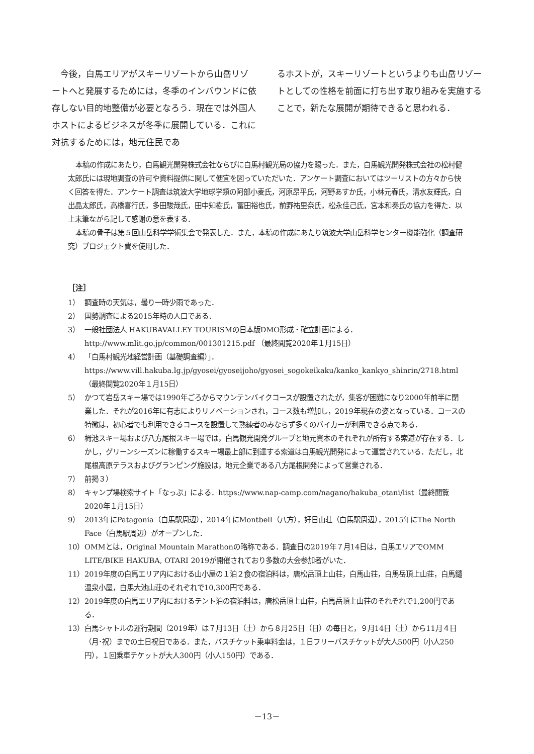今後，白馬エリアがスキーリゾートから山岳リゾートへと発展するためには，冬季のインバウンドに依存しない目的地整備が必要となろう．現在では外国人ホストによるビジネスが冬季に展開している．これに対抗するためには，地元住民であ
るホストが，スキーリゾートというよりも山岳リゾートとしての性格を前面に打ち出す取り組みを実施することで，新たな展開が期待できると思われる．
本稿の作成にあたり，白馬観光開発株式会社ならびに白馬村観光局の協力を賜った．また，白馬観光開発株式会社の松村健太郎氏には現地調査の許可や資料提供に関して便宜を図っていただいた．アンケート調査においてはツーリストの方々から快く回答を得た．アンケート調査は筑波大学地球学類の阿部小麦氏，河原昂平氏，河野あすか氏，小林元春氏，清水友輝氏，白出晶太郎氏，高橋喜行氏，多田駿哉氏，田中知樹氏，冨田裕也氏，前野祐里奈氏，松永佳己氏，宮本和奏氏の協力を得た．以上末筆ながら記して感謝の意を表する．
本稿の骨子は第５回山岳科学学術集会で発表した．また，本稿の作成にあたり筑波大学山岳科学センター機能強化（調査研究）プロジェクト費を使用した．
［注］
1） 調査時の天気は，曇り一時少雨であった．
2） 国勢調査による2015年時の人口である．
3） 一般社団法人 HAKUBAVALLEY TOURISMの日本版DMO形成・確立計画による．http://www.mlit.go.jp/common/001301215.pdf （最終閲覧2020年１月15日）
4） 「白馬村観光地経営計画（基礎調査編）」．https://www.vill.hakuba.lg.jp/gyosei/gyoseijoho/gyosei_sogokeikaku/kanko_kankyo_shinrin/2718.html（最終閲覧2020年１月15日）
5） かつて岩岳スキー場では1990年ごろからマウンテンバイクコースが設置されたが，集客が困難になり2000年前半に閉業した．それが2016年に有志によりリノベーションされ，コース数も増加し，2019年現在の姿となっている．コースの特徴は，初心者でも利用できるコースを設置して熟練者のみならず多くのバイカーが利用できる点である．
6） 栂池スキー場および八方尾根スキー場では，白馬観光開発グループと地元資本のそれぞれが所有する索道が存在する．しかし，グリーンシーズンに稼働するスキー場最上部に到達する索道は白馬観光開発によって運営されている．ただし，北尾根高原テラスおよびグランピング施設は，地元企業である八方尾根開発によって営業される．
7） 前掲３）
8） キャンプ場検索サイト「なっぷ」による．https://www.nap-camp.com/nagano/hakuba_otani/list（最終閲覧2020年１月15日）
9） 2013年にPatagonia（白馬駅周辺），2014年にMontbell（八方），好日山荘（白馬駅周辺），2015年にThe North Face（白馬駅周辺）がオープンした．
10） OMMとは，Original Mountain Marathonの略称である．調査日の2019年７月14日は，白馬エリアでOMM LITE/BIKE HAKUBA, OTARI 2019が開催されており多数の大会参加者がいた．
11） 2019年度の白馬エリア内における山小屋の１泊２食の宿泊料は，唐松岳頂上山荘，白馬山荘，白馬岳頂上山荘，白馬鑓温泉小屋，白馬大池山荘のそれぞれで10,300円である．
12） 2019年度の白馬エリア内におけるテント泊の宿泊料は，唐松岳頂上山荘，白馬岳頂上山荘のそれぞれで1,200円である．
13） 白馬シャトルの運行期間（2019年）は７月13日（土）から８月25日（日）の毎日と，９月14日（土）から11月４日（月･祝）までの土日祝日である．また，バスチケット乗車料金は，１日フリーバスチケットが大人500円（小人250円），１回乗車チケットが大人300円（小人150円）である．
－13－